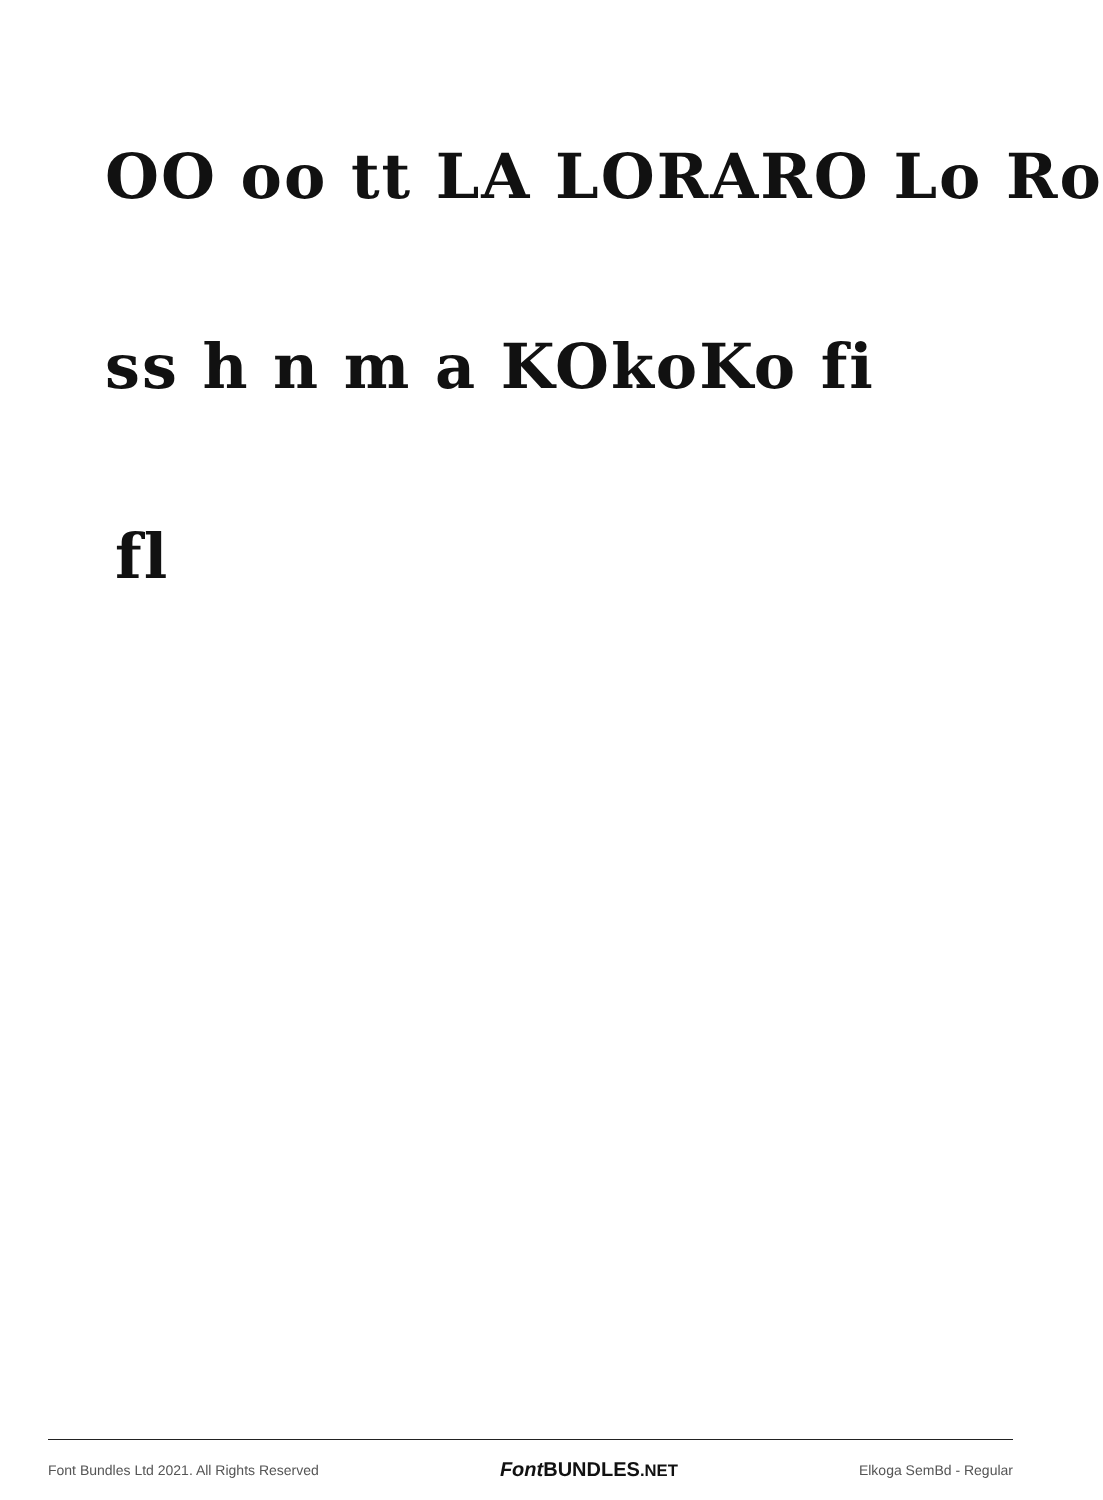OO oo tt LA LORARO Lo Ro
ss h n m a KOkoKo fi
fl
Font Bundles Ltd 2021. All Rights Reserved Font BUNDLES.NET Elkoga SemBd - Regular